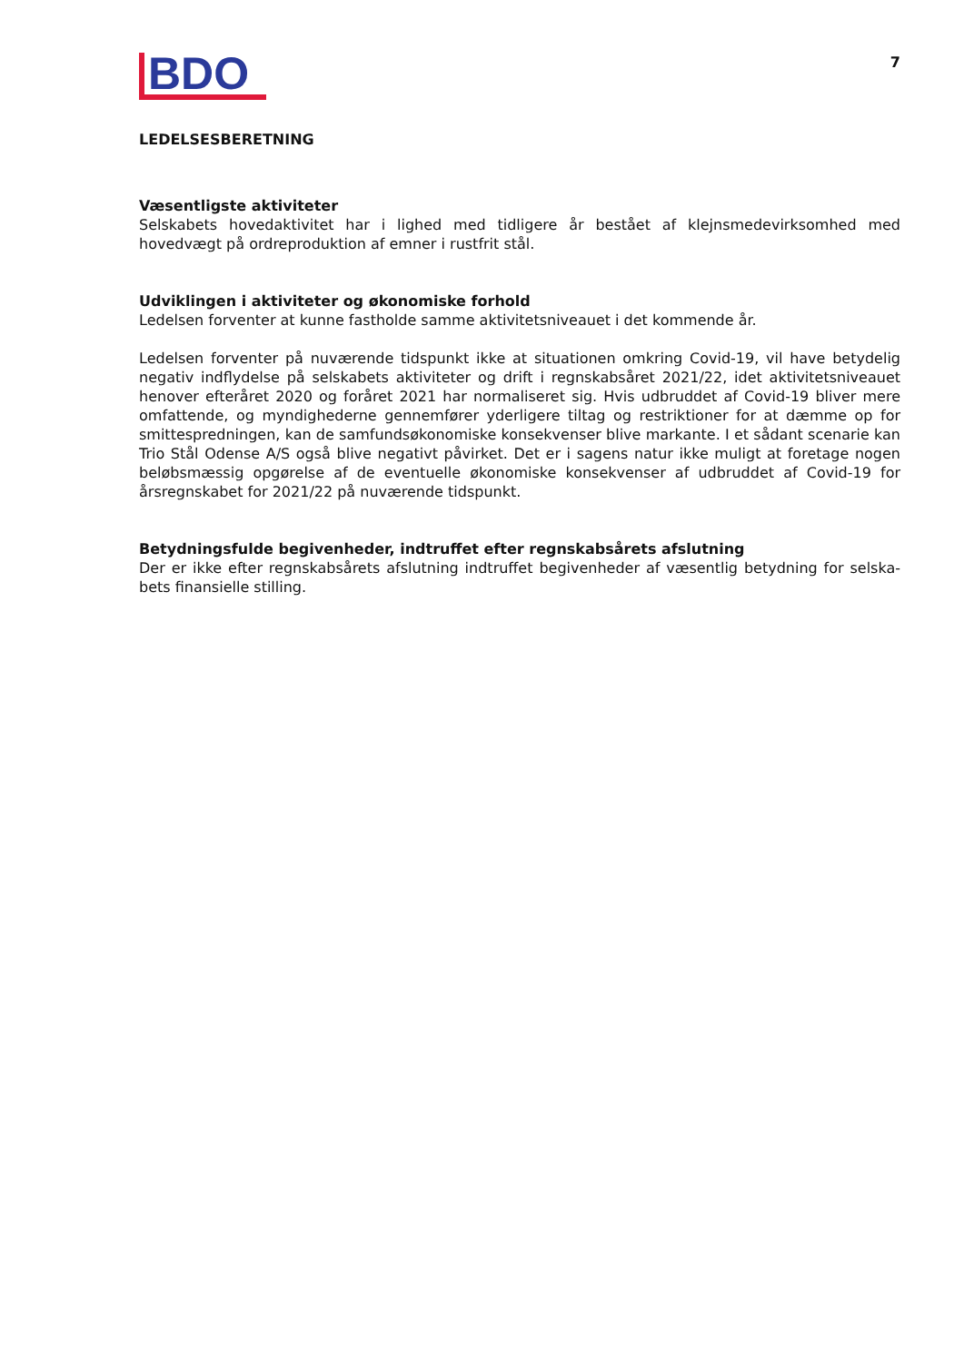BDO
7
LEDELSESBERETNING
Væsentligste aktiviteter
Selskabets hovedaktivitet har i lighed med tidligere år bestået af klejnsmedevirksomhed med hovedvægt på ordreproduktion af emner i rustfrit stål.
Udviklingen i aktiviteter og økonomiske forhold
Ledelsen forventer at kunne fastholde samme aktivitetsniveauet i det kommende år.
Ledelsen forventer på nuværende tidspunkt ikke at situationen omkring Covid-19, vil have betydelig negativ indflydelse på selskabets aktiviteter og drift i regnskabsåret 2021/22, idet aktivitetsniveauet henover efteråret 2020 og foråret 2021 har normaliseret sig. Hvis udbruddet af Covid-19 bliver mere omfattende, og myndighederne gennemfører yderligere tiltag og restriktioner for at dæmme op for smittespredningen, kan de samfundsøkonomiske konsekvenser blive markante. I et sådant scenarie kan Trio Stål Odense A/S også blive negativt påvirket. Det er i sagens natur ikke muligt at foretage nogen beløbsmæssig opgørelse af de eventuelle økonomiske konsekvenser af udbruddet af Covid-19 for årsregnskabet for 2021/22 på nuværende tidspunkt.
Betydningsfulde begivenheder, indtruffet efter regnskabsårets afslutning
Der er ikke efter regnskabsårets afslutning indtruffet begivenheder af væsentlig betydning for selska-bets finansielle stilling.